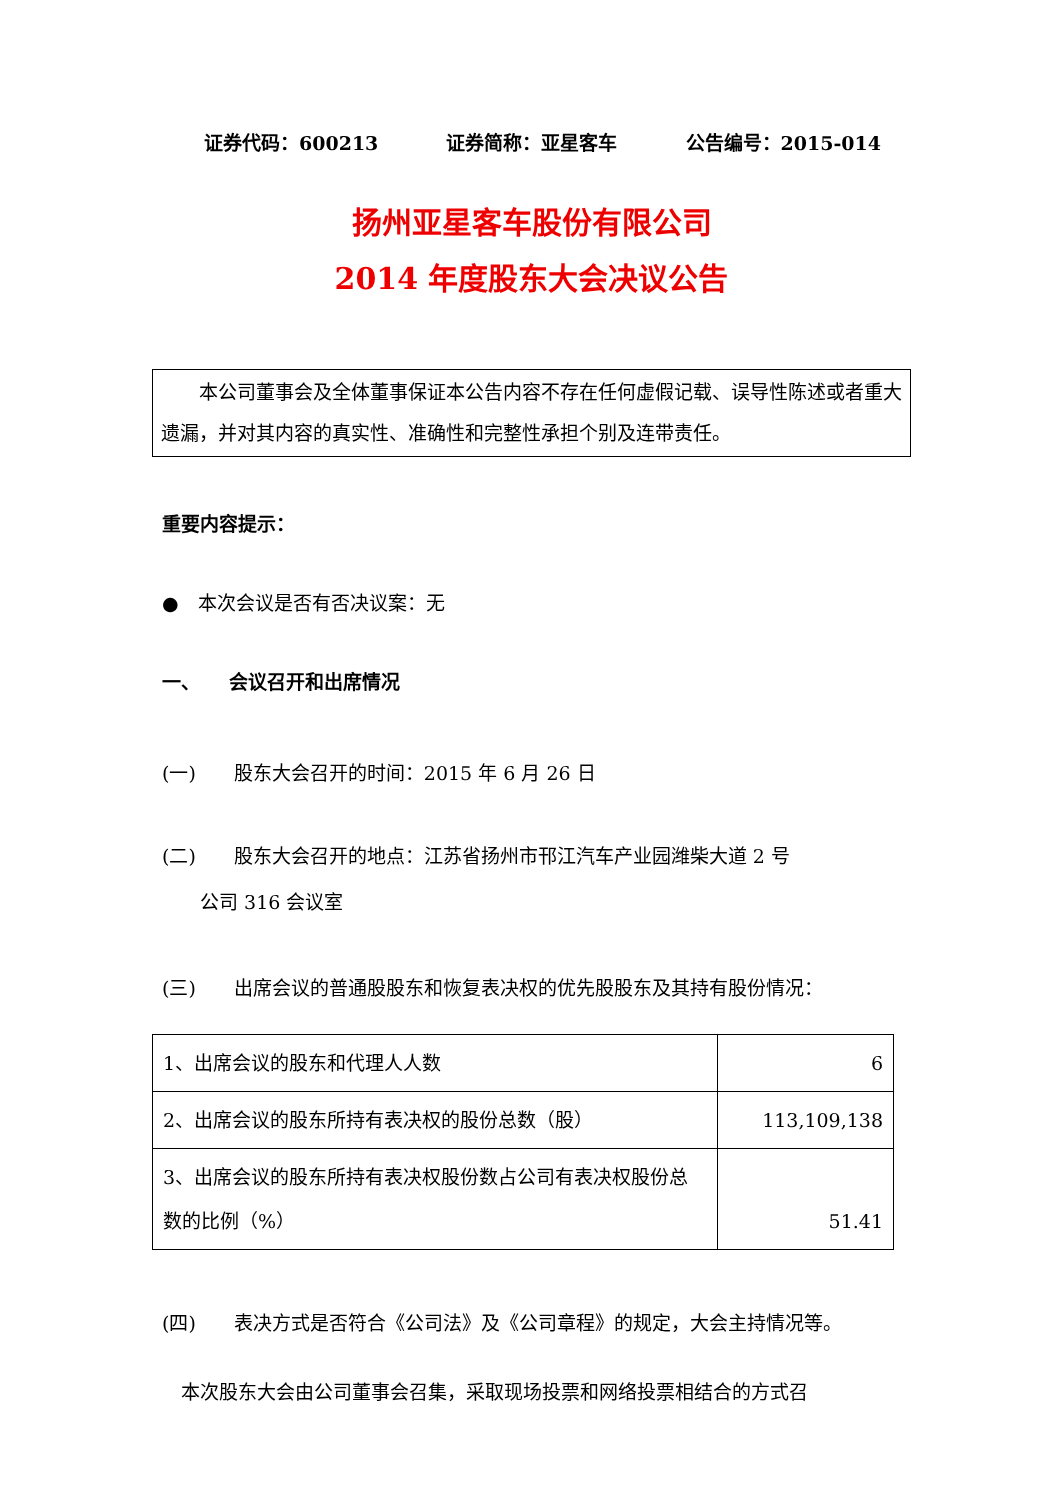证券代码：600213 证券简称：亚星客车 公告编号：2015-014
扬州亚星客车股份有限公司
2014 年度股东大会决议公告
　　本公司董事会及全体董事保证本公告内容不存在任何虚假记载、误导性陈述或者重大遗漏，并对其内容的真实性、准确性和完整性承担个别及连带责任。
重要内容提示：
●　本次会议是否有否决议案：无
一、　　会议召开和出席情况
(一)　　股东大会召开的时间：2015 年 6 月 26 日
(二)　　股东大会召开的地点：江苏省扬州市邗江汽车产业园潍柴大道 2 号
　　公司 316 会议室
(三)　　出席会议的普通股股东和恢复表决权的优先股股东及其持有股份情况：
| 1、出席会议的股东和代理人人数 | 6 |
| 2、出席会议的股东所持有表决权的股份总数（股） | 113,109,138 |
| 3、出席会议的股东所持有表决权股份数占公司有表决权股份总数的比例（%） | 51.41 |
(四)　　表决方式是否符合《公司法》及《公司章程》的规定，大会主持情况等。
　本次股东大会由公司董事会召集，采取现场投票和网络投票相结合的方式召